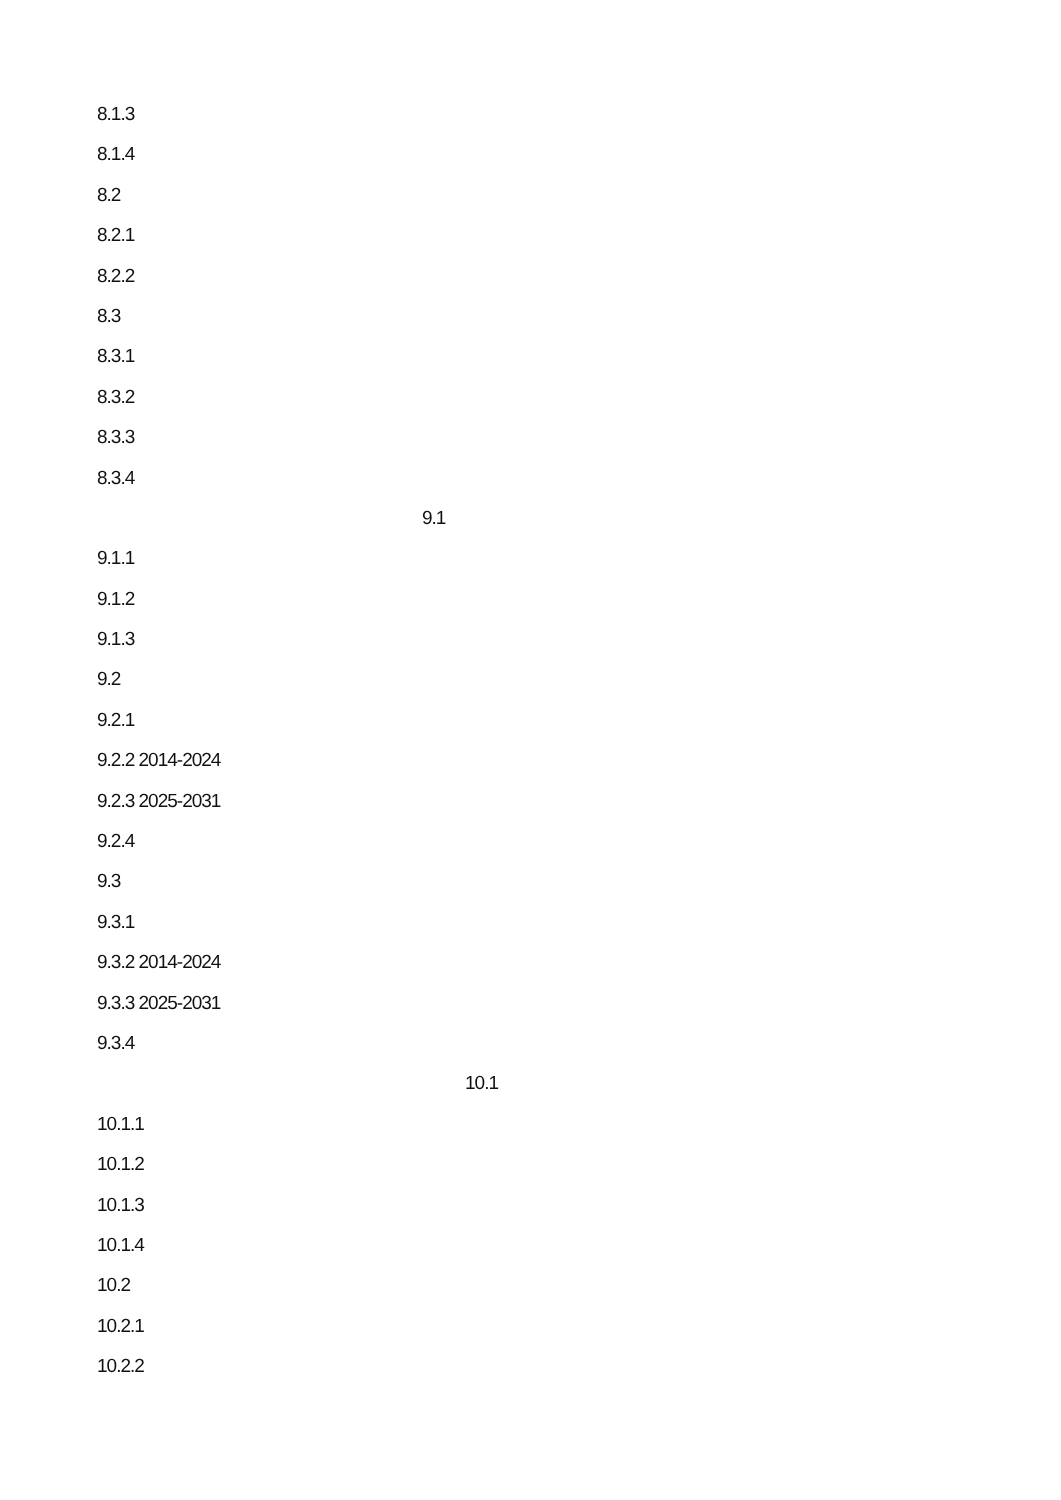8.1.3
8.1.4
8.2
8.2.1
8.2.2
8.3
8.3.1
8.3.2
8.3.3
8.3.4
9.1
9.1.1
9.1.2
9.1.3
9.2
9.2.1
9.2.2 2014-2024
9.2.3 2025-2031
9.2.4
9.3
9.3.1
9.3.2 2014-2024
9.3.3 2025-2031
9.3.4
10.1
10.1.1
10.1.2
10.1.3
10.1.4
10.2
10.2.1
10.2.2